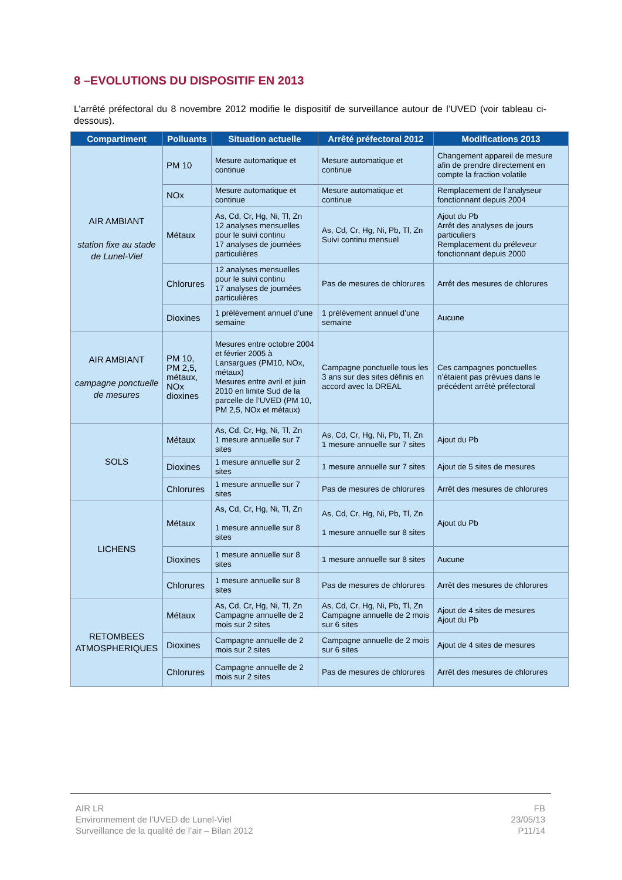8 –EVOLUTIONS DU DISPOSITIF EN 2013
L’arrêté préfectoral du 8 novembre 2012 modifie le dispositif de surveillance autour de l’UVED (voir tableau ci-dessous).
| Compartiment | Polluants | Situation actuelle | Arrêté préfectoral 2012 | Modifications 2013 |
| --- | --- | --- | --- | --- |
| AIR AMBIANT station fixe au stade de Lunel-Viel | PM 10 | Mesure automatique et continue | Mesure automatique et continue | Changement appareil de mesure afin de prendre directement en compte la fraction volatile |
| | NOx | Mesure automatique et continue | Mesure automatique et continue | Remplacement de l’analyseur fonctionnant depuis 2004 |
| | Métaux | As, Cd, Cr, Hg, Ni, Tl, Zn 12 analyses mensuelles pour le suivi continu 17 analyses de journées particulières | As, Cd, Cr, Hg, Ni, Pb, Tl, Zn Suivi continu mensuel | Ajout du Pb Arrêt des analyses de jours particuliers Remplacement du préleveur fonctionnant depuis 2000 |
| | Chlorures | 12 analyses mensuelles pour le suivi continu 17 analyses de journées particulières | Pas de mesures de chlorures | Arrêt des mesures de chlorures |
| | Dioxines | 1 prélèvement annuel d’une semaine | 1 prélèvement annuel d’une semaine | Aucune |
| AIR AMBIANT campagne ponctuelle de mesures | PM 10, PM 2,5, métaux, NOx dioxines | Mesures entre octobre 2004 et février 2005 à Lansargues (PM10, NOx, métaux) Mesures entre avril et juin 2010 en limite Sud de la parcelle de l’UVED (PM 10, PM 2,5, NOx et métaux) | Campagne ponctuelle tous les 3 ans sur des sites définis en accord avec la DREAL | Ces campagnes ponctuelles n’étaient pas prévues dans le précédent arrêté préfectoral |
| SOLS | Métaux | As, Cd, Cr, Hg, Ni, Tl, Zn 1 mesure annuelle sur 7 sites | As, Cd, Cr, Hg, Ni, Pb, Tl, Zn 1 mesure annuelle sur 7 sites | Ajout du Pb |
| | Dioxines | 1 mesure annuelle sur 2 sites | 1 mesure annuelle sur 7 sites | Ajout de 5 sites de mesures |
| | Chlorures | 1 mesure annuelle sur 7 sites | Pas de mesures de chlorures | Arrêt des mesures de chlorures |
| LICHENS | Métaux | As, Cd, Cr, Hg, Ni, Tl, Zn 1 mesure annuelle sur 8 sites | As, Cd, Cr, Hg, Ni, Pb, Tl, Zn 1 mesure annuelle sur 8 sites | Ajout du Pb |
| | Dioxines | 1 mesure annuelle sur 8 sites | 1 mesure annuelle sur 8 sites | Aucune |
| | Chlorures | 1 mesure annuelle sur 8 sites | Pas de mesures de chlorures | Arrêt des mesures de chlorures |
| RETOMBEES ATMOSPHERIQUES | Métaux | As, Cd, Cr, Hg, Ni, Tl, Zn Campagne annuelle de 2 mois sur 2 sites | As, Cd, Cr, Hg, Ni, Pb, Tl, Zn Campagne annuelle de 2 mois sur 6 sites | Ajout de 4 sites de mesures Ajout du Pb |
| | Dioxines | Campagne annuelle de 2 mois sur 2 sites | Campagne annuelle de 2 mois sur 6 sites | Ajout de 4 sites de mesures |
| | Chlorures | Campagne annuelle de 2 mois sur 2 sites | Pas de mesures de chlorures | Arrêt des mesures de chlorures |
AIR LR
Environnement de l’UVED de Lunel-Viel
Surveillance de la qualité de l’air – Bilan 2012
FB
23/05/13
P11/14